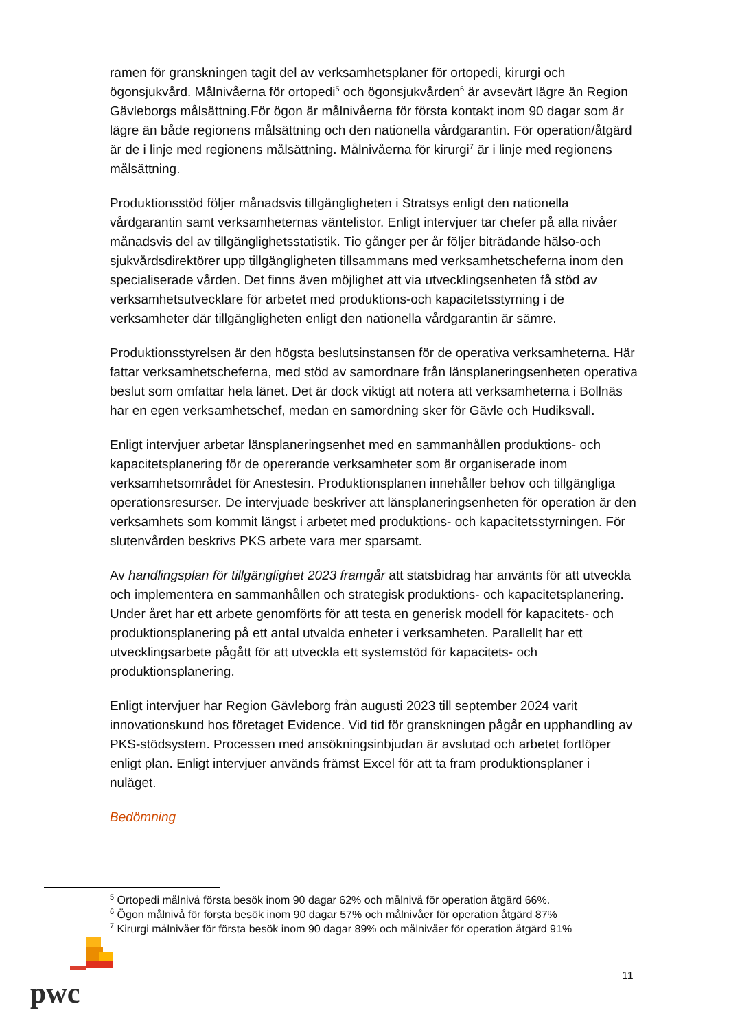ramen för granskningen tagit del av verksamhetsplaner för ortopedi, kirurgi och ögonsjukvård. Målnivåerna för ortopedi<sup>5</sup> och ögonsjukvården<sup>6</sup> är avsevärt lägre än Region Gävleborgs målsättning.För ögon är målnivåerna för första kontakt inom 90 dagar som är lägre än både regionens målsättning och den nationella vårdgarantin. För operation/åtgärd är de i linje med regionens målsättning. Målnivåerna för kirurgi<sup>7</sup> är i linje med regionens målsättning.
Produktionsstöd följer månadsvis tillgängligheten i Stratsys enligt den nationella vårdgarantin samt verksamheternas väntelistor. Enligt intervjuer tar chefer på alla nivåer månadsvis del av tillgänglighetsstatistik. Tio gånger per år följer biträdande hälso-och sjukvårdsdirektörer upp tillgängligheten tillsammans med verksamhetscheferna inom den specialiserade vården. Det finns även möjlighet att via utvecklingsenheten få stöd av verksamhetsutvecklare för arbetet med produktions-och kapacitetsstyrning i de verksamheter där tillgängligheten enligt den nationella vårdgarantin är sämre.
Produktionsstyrelsen är den högsta beslutsinstansen för de operativa verksamheterna. Här fattar verksamhetscheferna, med stöd av samordnare från länsplaneringsenheten operativa beslut som omfattar hela länet. Det är dock viktigt att notera att verksamheterna i Bollnäs har en egen verksamhetschef, medan en samordning sker för Gävle och Hudiksvall.
Enligt intervjuer arbetar länsplaneringsenhet med en sammanhållen produktions- och kapacitetsplanering för de opererande verksamheter som är organiserade inom verksamhetsområdet för Anestesin. Produktionsplanen innehåller behov och tillgängliga operationsresurser. De intervjuade beskriver att länsplaneringsenheten för operation är den verksamhets som kommit längst i arbetet med produktions- och kapacitetsstyrningen. För slutenvården beskrivs PKS arbete vara mer sparsamt.
Av handlingsplan för tillgänglighet 2023 framgår att statsbidrag har använts för att utveckla och implementera en sammanhållen och strategisk produktions- och kapacitetsplanering. Under året har ett arbete genomförts för att testa en generisk modell för kapacitets- och produktionsplanering på ett antal utvalda enheter i verksamheten. Parallellt har ett utvecklingsarbete pågått för att utveckla ett systemstöd för kapacitets- och produktionsplanering.
Enligt intervjuer har Region Gävleborg från augusti 2023 till september 2024 varit innovationskund hos företaget Evidence. Vid tid för granskningen pågår en upphandling av PKS-stödsystem. Processen med ansökningsinbjudan är avslutad och arbetet fortlöper enligt plan. Enligt intervjuer används främst Excel för att ta fram produktionsplaner i nuläget.
Bedömning
<sup>5</sup> Ortopedi målnivå första besök inom 90 dagar 62% och målnivå för operation åtgärd 66%.
<sup>6</sup> Ögon målnivå för första besök inom 90 dagar 57% och målnivåer för operation åtgärd 87%
<sup>7</sup> Kirurgi målnivåer för första besök inom 90 dagar 89% och målnivåer för operation åtgärd 91%
pwc
11